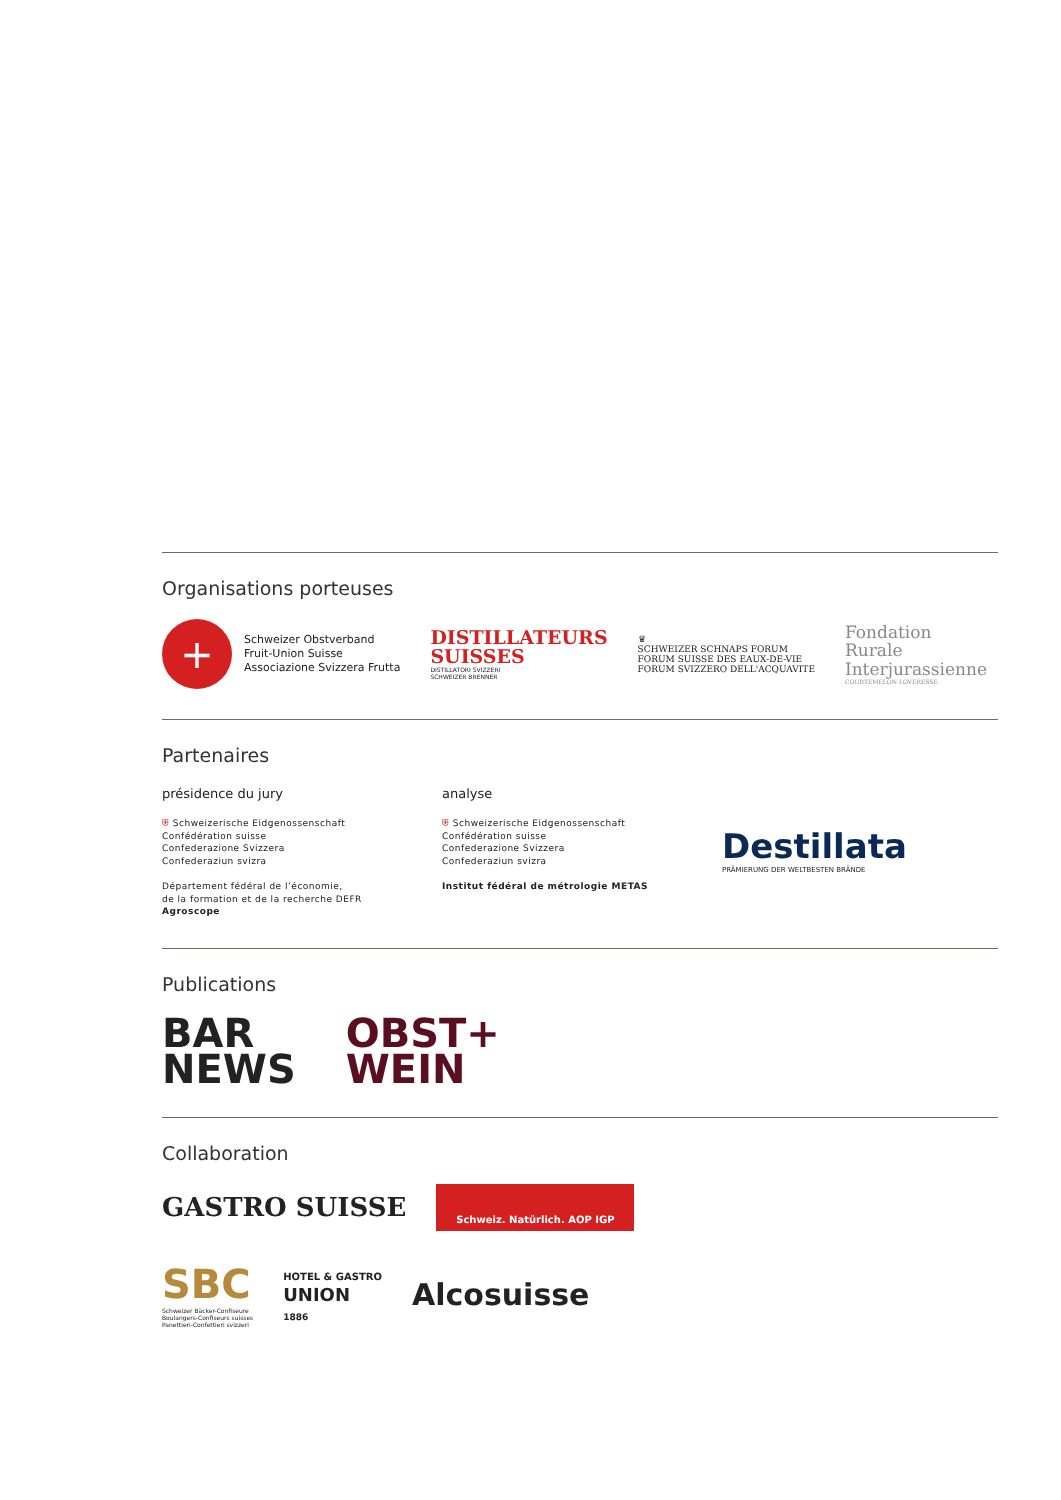Organisations porteuses
+
Schweizer Obstverband
Fruit-Union Suisse
Associazione Svizzera Frutta
DISTILLATEURS
SUISSES
DISTILLATORI SVIZZERI
SCHWEIZER BRENNER
♛
SCHWEIZER SCHNAPS FORUM
FORUM SUISSE DES EAUX-DE-VIE
FORUM SVIZZERO DELL'ACQUAVITE
Fondation
Rurale
Interjurassienne
COURTEMELON LOVERESSE
Partenaires
présidence du jury
⛨ Schweizerische Eidgenossenschaft
Confédération suisse
Confederazione Svizzera
Confederaziun svizra
Département fédéral de l’économie,
de la formation et de la recherche DEFR
Agroscope
analyse
⛨ Schweizerische Eidgenossenschaft
Confédération suisse
Confederazione Svizzera
Confederaziun svizra
Institut fédéral de métrologie METAS
Destillata
PRÄMIERUNG DER WELTBESTEN BRÄNDE
Publications
BAR
NEWS
OBST+
WEIN
Collaboration
GASTRO SUISSE
Schweiz. Natürlich. AOP IGP
SBC
Schweizer Bäcker-Confiseure
Boulangers-Confiseurs suisses
Panettieri-Confettieri svizzeri
HOTEL & GASTRO
UNION
1886
Alcosuisse